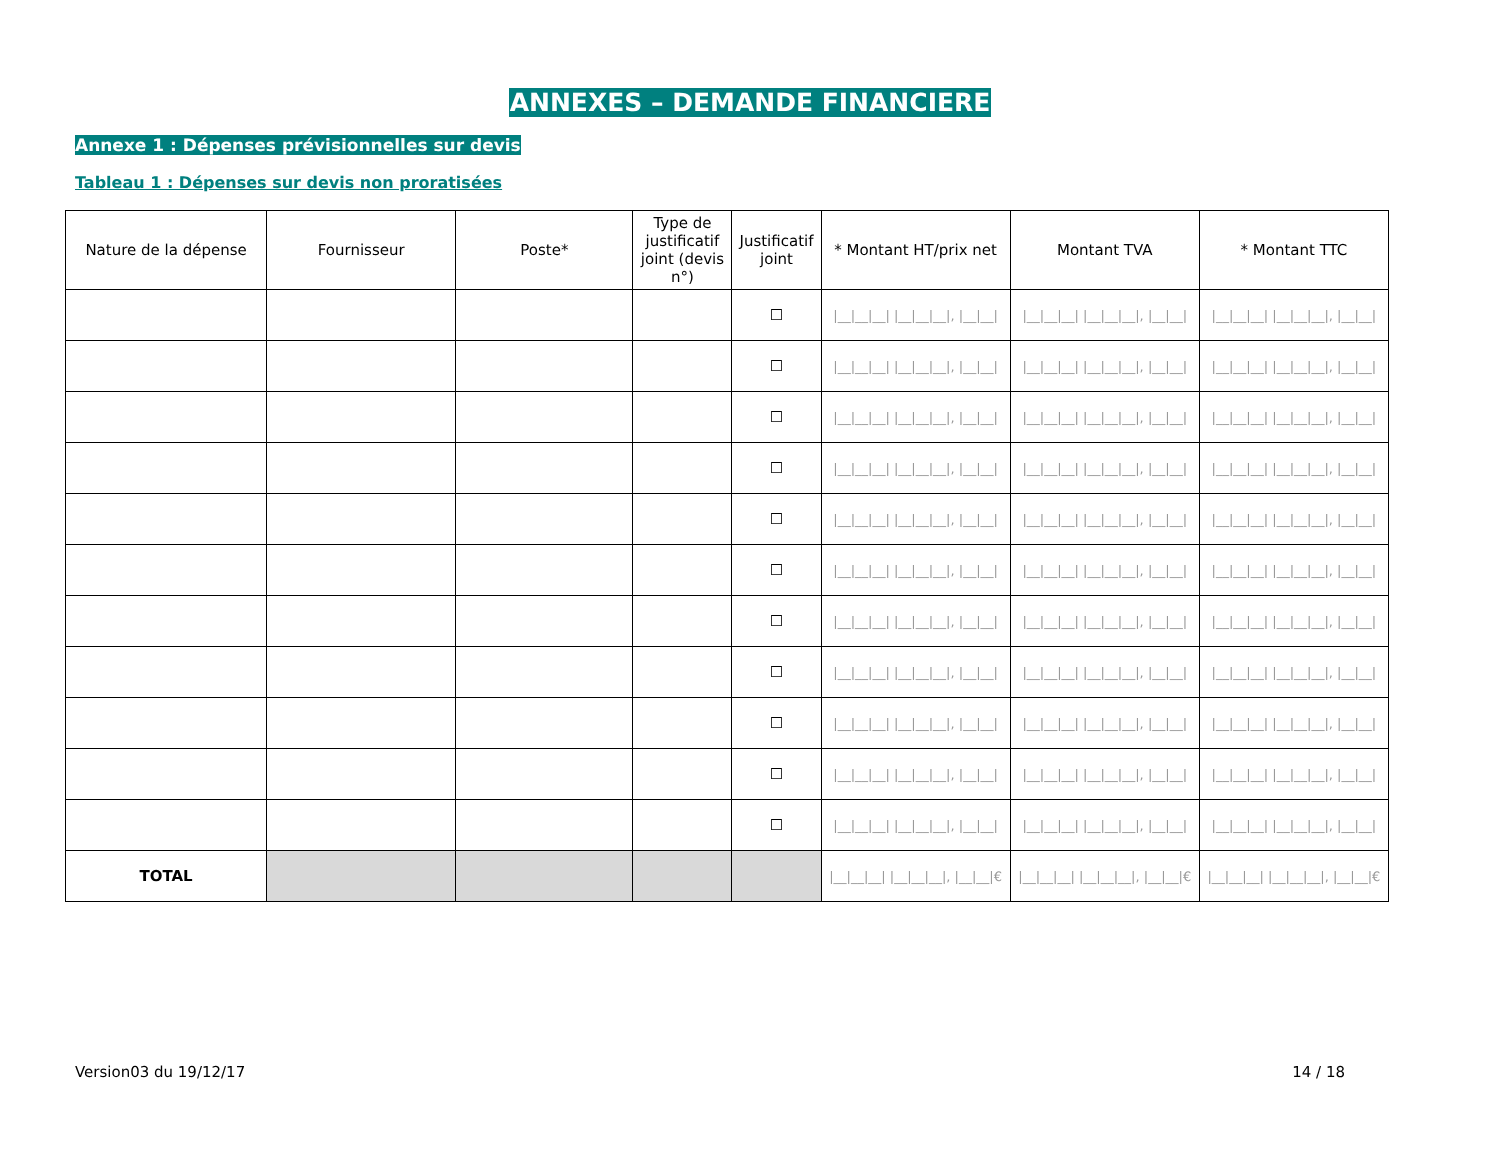ANNEXES – DEMANDE FINANCIERE
Annexe 1 : Dépenses prévisionnelles sur devis
Tableau 1 : Dépenses sur devis non proratisées
| Nature de la dépense | Fournisseur | Poste* | Type de justificatif joint (devis n°) | Justificatif joint | * Montant HT/prix net | Montant TVA | * Montant TTC |
| --- | --- | --- | --- | --- | --- | --- | --- |
| | | | | ☐ | /__/__/__/ /__/__/__/, /__/__/ | /__/__/__/ /__/__/__/, /__/__/ | /__/__/__/ /__/__/__/, /__/__/ |
| | | | | ☐ | /__/__/__/ /__/__/__/, /__/__/ | /__/__/__/ /__/__/__/, /__/__/ | /__/__/__/ /__/__/__/, /__/__/ |
| | | | | ☐ | /__/__/__/ /__/__/__/, /__/__/ | /__/__/__/ /__/__/__/, /__/__/ | /__/__/__/ /__/__/__/, /__/__/ |
| | | | | ☐ | /__/__/__/ /__/__/__/, /__/__/ | /__/__/__/ /__/__/__/, /__/__/ | /__/__/__/ /__/__/__/, /__/__/ |
| | | | | ☐ | /__/__/__/ /__/__/__/, /__/__/ | /__/__/__/ /__/__/__/, /__/__/ | /__/__/__/ /__/__/__/, /__/__/ |
| | | | | ☐ | /__/__/__/ /__/__/__/, /__/__/ | /__/__/__/ /__/__/__/, /__/__/ | /__/__/__/ /__/__/__/, /__/__/ |
| | | | | ☐ | /__/__/__/ /__/__/__/, /__/__/ | /__/__/__/ /__/__/__/, /__/__/ | /__/__/__/ /__/__/__/, /__/__/ |
| | | | | ☐ | /__/__/__/ /__/__/__/, /__/__/ | /__/__/__/ /__/__/__/, /__/__/ | /__/__/__/ /__/__/__/, /__/__/ |
| | | | | ☐ | /__/__/__/ /__/__/__/, /__/__/ | /__/__/__/ /__/__/__/, /__/__/ | /__/__/__/ /__/__/__/, /__/__/ |
| | | | | ☐ | /__/__/__/ /__/__/__/, /__/__/ | /__/__/__/ /__/__/__/, /__/__/ | /__/__/__/ /__/__/__/, /__/__/ |
| | | | | ☐ | /__/__/__/ /__/__/__/, /__/__/ | /__/__/__/ /__/__/__/, /__/__/ | /__/__/__/ /__/__/__/, /__/__/ |
| TOTAL | | | | | /__/__/__/ /__/__/__/, /__/__/€ | /__/__/__/ /__/__/__/, /__/__/€ | /__/__/__/ /__/__/__/, /__/__/€ |
Version03 du 19/12/17 14 / 18